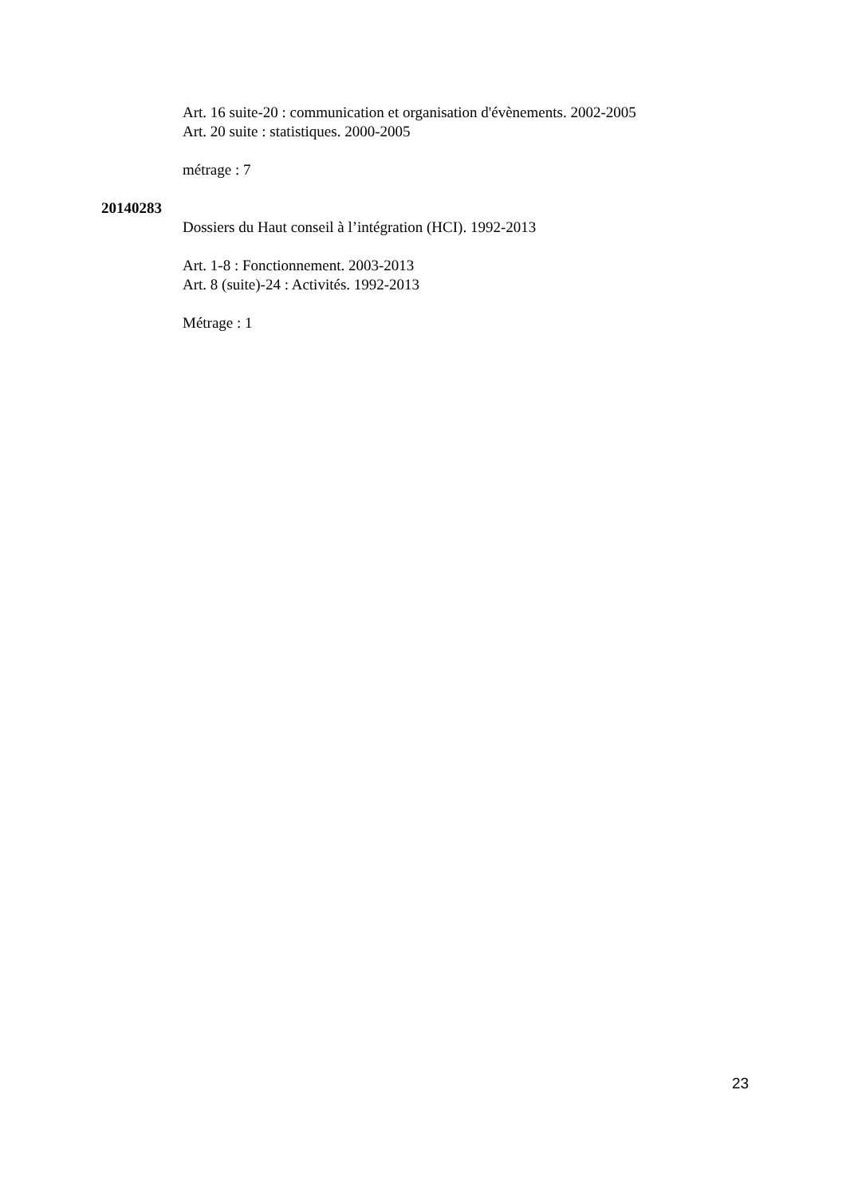Art. 16 suite-20 : communication et organisation d'évènements. 2002-2005
Art. 20 suite : statistiques. 2000-2005
métrage : 7
20140283
Dossiers du Haut conseil à l’intégration (HCI). 1992-2013
Art. 1-8 : Fonctionnement. 2003-2013
Art. 8 (suite)-24 : Activités. 1992-2013
Métrage : 1
23